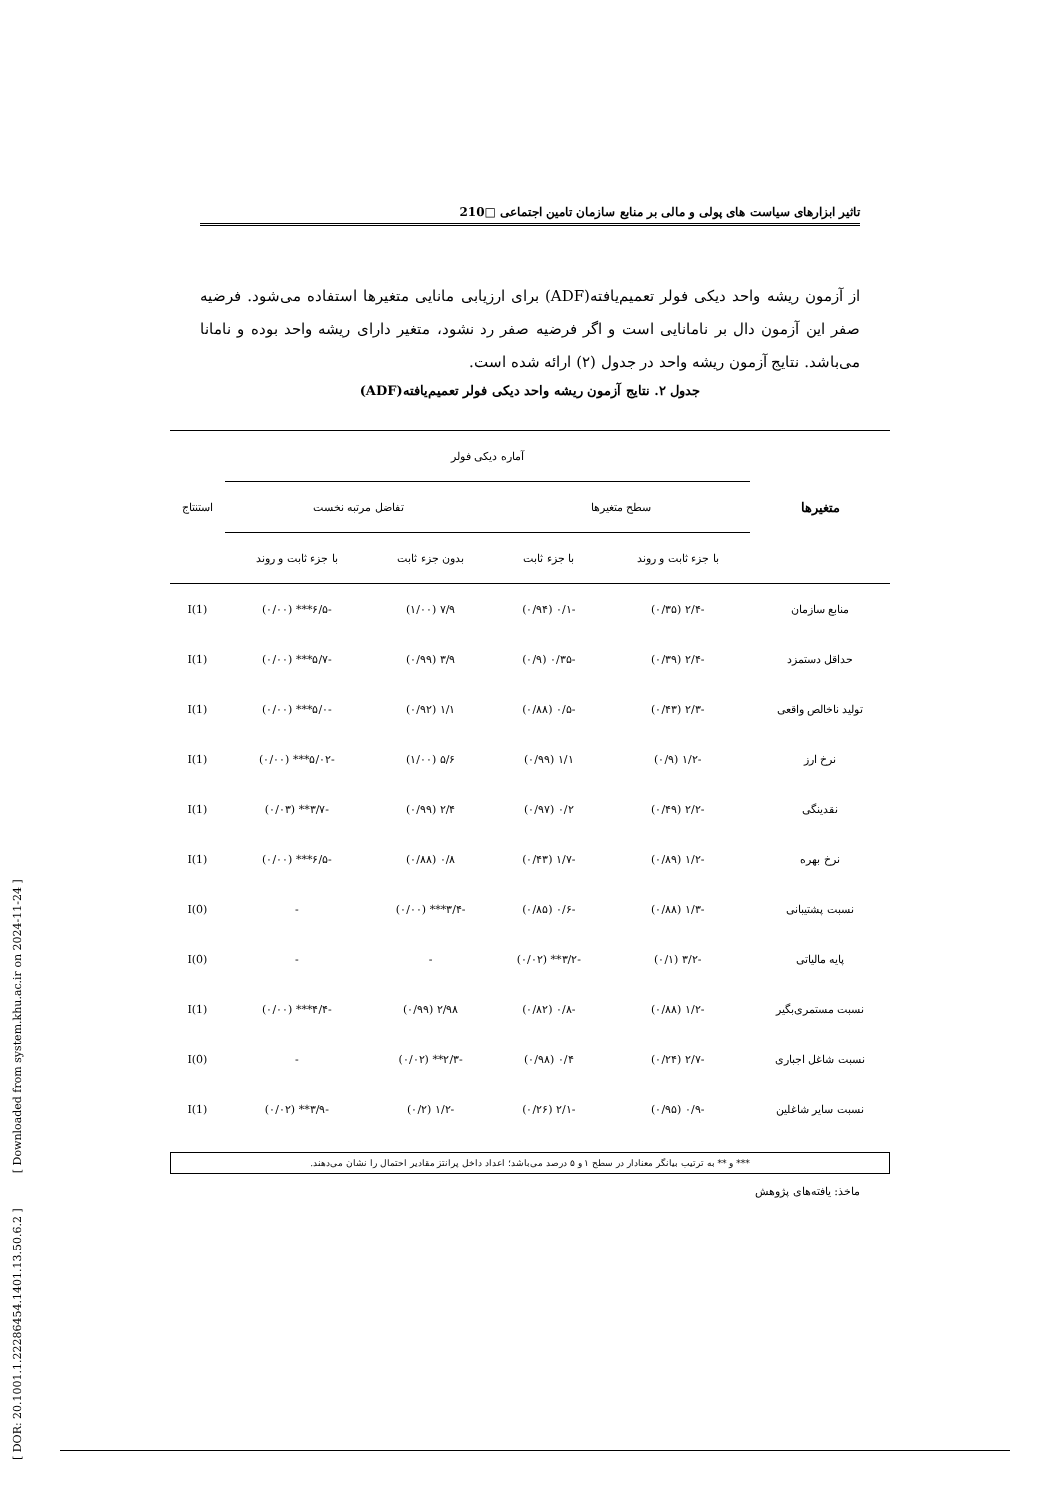[ DOR: 20.1001.1.22286454.1401.13.50.6.2 ] [ Downloaded from system.khu.ac.ir on 2024-11-24 ]
تاثیر ابزارهای سیاست های پولی و مالی بر منابع سازمان تامین اجتماعی □210
از آزمون ریشه واحد دیکی فولر تعمیم‌یافته(ADF) برای ارزیابی مانایی متغیرها استفاده می‌شود. فرضیه صفر این آزمون دال بر نامانایی است و اگر فرضیه صفر رد نشود، متغیر دارای ریشه واحد بوده و نامانا می‌باشد. نتایج آزمون ریشه واحد در جدول (۲) ارائه شده است.
جدول ۲. نتایج آزمون ریشه واحد دیکی فولر تعمیم‌یافته(ADF)
| متغیرها | آماره دیکی فولر | | | | استنتاج |
| --- | --- | --- | --- | --- | --- |
| | سطح متغیرها | | تفاضل مرتبه نخست | | |
| | با جزء ثابت و روند | با جزء ثابت | بدون جزء ثابت | با جزء ثابت و روند | |
| منابع سازمان | -۲/۴ (۰/۳۵) | -۰/۱ (۰/۹۴) | ۷/۹ (۱/۰۰) | -۶/۵*** (۰/۰۰) | I(1) |
| حداقل دستمزد | -۲/۴ (۰/۳۹) | -۰/۳۵ (۰/۹) | ۳/۹ (۰/۹۹) | -۵/۷*** (۰/۰۰) | I(1) |
| تولید ناخالص واقعی | -۲/۳ (۰/۴۳) | -۰/۵ (۰/۸۸) | ۱/۱ (۰/۹۲) | -۵/۰*** (۰/۰۰) | I(1) |
| نرخ ارز | -۱/۲ (۰/۹) | ۱/۱ (۰/۹۹) | ۵/۶ (۱/۰۰) | -۵/۰۲*** (۰/۰۰) | I(1) |
| نقدینگی | -۲/۲ (۰/۴۹) | ۰/۲ (۰/۹۷) | ۲/۴ (۰/۹۹) | -۳/۷** (۰/۰۳) | I(1) |
| نرخ بهره | -۱/۲ (۰/۸۹) | -۱/۷ (۰/۴۳) | ۰/۸ (۰/۸۸) | -۶/۵*** (۰/۰۰) | I(1) |
| نسبت پشتیبانی | -۱/۳ (۰/۸۸) | -۰/۶ (۰/۸۵) | -۳/۴*** (۰/۰۰) | - | I(0) |
| پایه مالیاتی | -۳/۲ (۰/۱) | -۳/۲** (۰/۰۲) | - | - | I(0) |
| نسبت مستمری‌بگیر | -۱/۲ (۰/۸۸) | -۰/۸ (۰/۸۲) | ۲/۹۸ (۰/۹۹) | -۴/۴*** (۰/۰۰) | I(1) |
| نسبت شاغل اجباری | -۲/۷ (۰/۲۴) | ۰/۴ (۰/۹۸) | -۲/۳** (۰/۰۲) | - | I(0) |
| نسبت سایر شاغلین | -۰/۹ (۰/۹۵) | -۲/۱ (۰/۲۶) | -۱/۲ (۰/۲) | -۳/۹** (۰/۰۲) | I(1) |
*** و ** به ترتیب بیانگر معنادار در سطح ۱ و ۵ درصد می‌باشد؛ اعداد داخل پرانتز مقادیر احتمال را نشان می‌دهند.
ماخذ: یافته‌های پژوهش